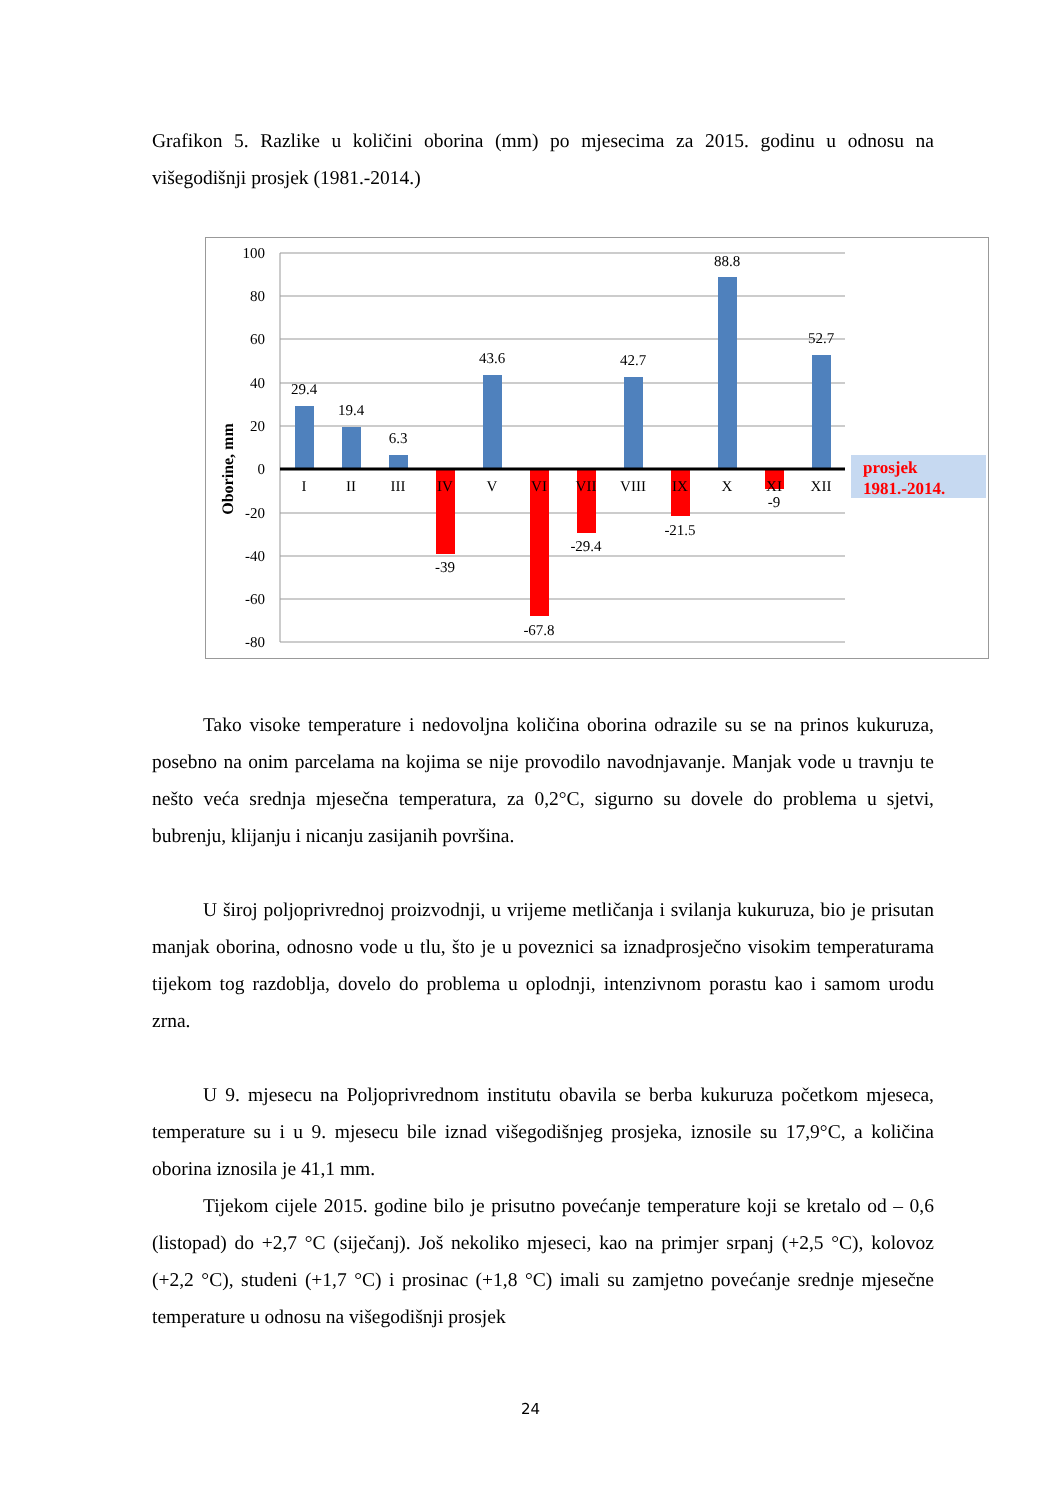Grafikon 5. Razlike u količini oborina (mm) po mjesecima za 2015. godinu u odnosu na višegodišnji prosjek (1981.-2014.)
100
80
60
40
20
0
-20
-40
-60
-80
Oborine, mm
29.4
19.4
6.3
43.6
42.7
88.8
52.7
-39
-67.8
-29.4
-21.5
-9
I
II
III
IV
V
VI
VII
VIII
IX
X
XI
XII
prosjek
1981.-2014.
Tako visoke temperature i nedovoljna količina oborina odrazile su se na prinos kukuruza, posebno na onim parcelama na kojima se nije provodilo navodnjavanje. Manjak vode u travnju te nešto veća srednja mjesečna temperatura, za 0,2°C, sigurno su dovele do problema u sjetvi, bubrenju, klijanju i nicanju zasijanih površina.
U široj poljoprivrednoj proizvodnji, u vrijeme metličanja i svilanja kukuruza, bio je prisutan manjak oborina, odnosno vode u tlu, što je u poveznici sa iznadprosječno visokim temperaturama tijekom tog razdoblja, dovelo do problema u oplodnji, intenzivnom porastu kao i samom urodu zrna.
U 9. mjesecu na Poljoprivrednom institutu obavila se berba kukuruza početkom mjeseca, temperature su i u 9. mjesecu bile iznad višegodišnjeg prosjeka, iznosile su 17,9°C, a količina oborina iznosila je 41,1 mm.
Tijekom cijele 2015. godine bilo je prisutno povećanje temperature koji se kretalo od – 0,6 (listopad) do +2,7 °C (siječanj). Još nekoliko mjeseci, kao na primjer srpanj (+2,5 °C), kolovoz (+2,2 °C), studeni (+1,7 °C) i prosinac (+1,8 °C) imali su zamjetno povećanje srednje mjesečne temperature u odnosu na višegodišnji prosjek
24